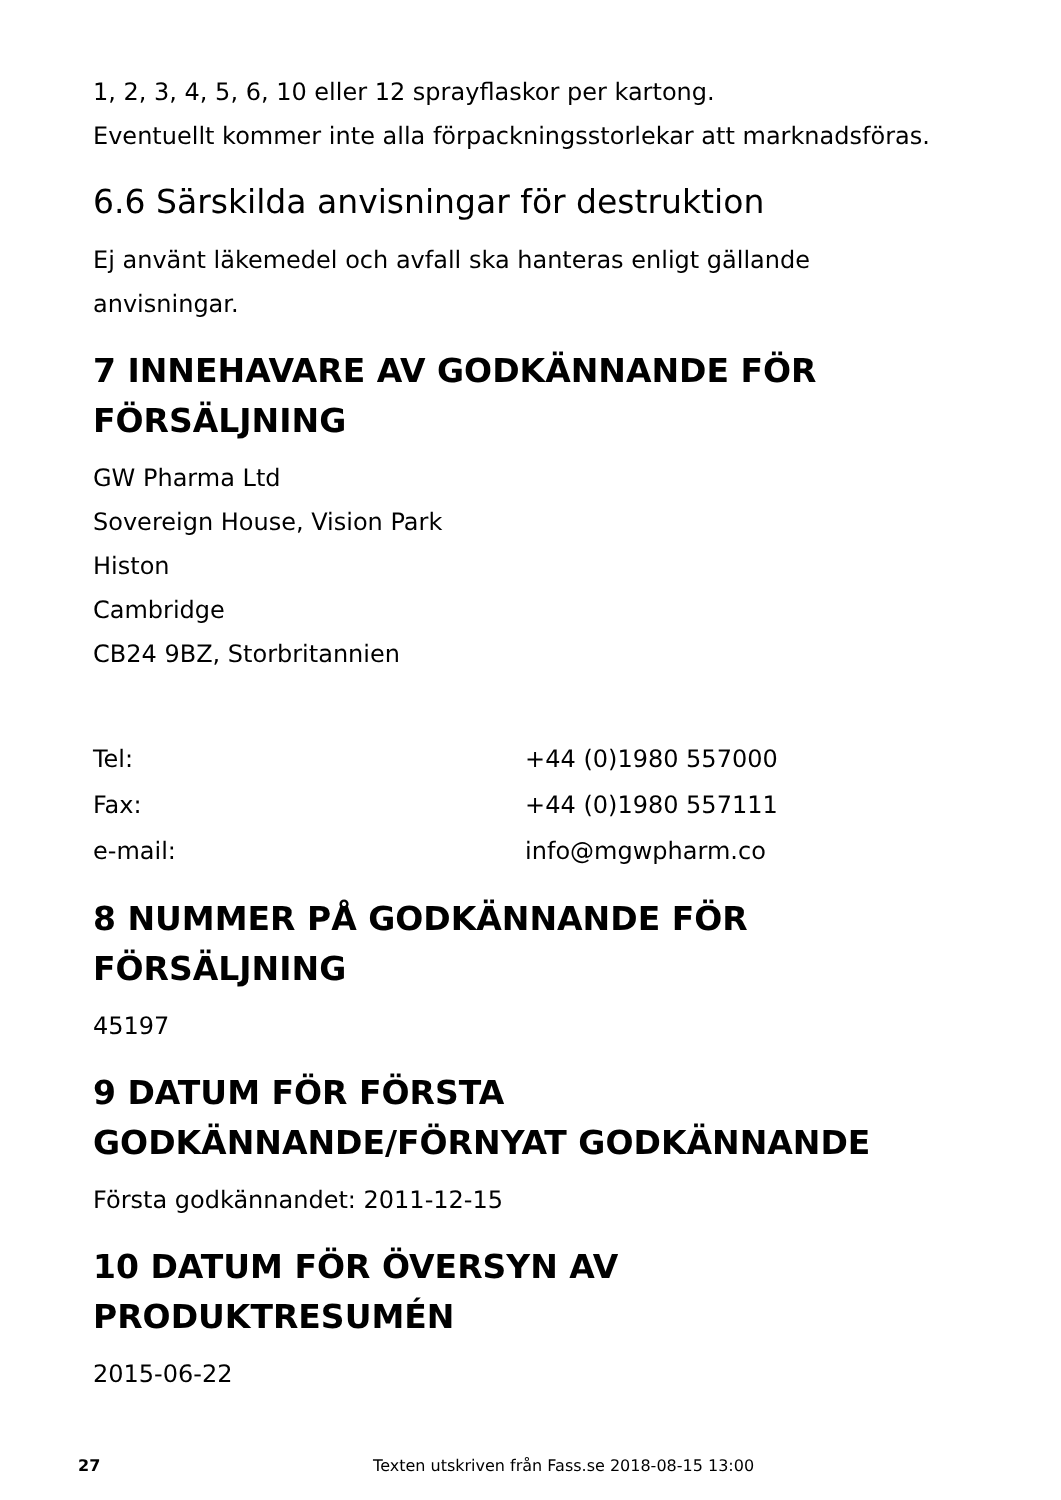1, 2, 3, 4, 5, 6, 10 eller 12 sprayflaskor per kartong.
Eventuellt kommer inte alla förpackningsstorlekar att marknadsföras.
6.6 Särskilda anvisningar för destruktion
Ej använt läkemedel och avfall ska hanteras enligt gällande anvisningar.
7 INNEHAVARE AV GODKÄNNANDE FÖR FÖRSÄLJNING
GW Pharma Ltd
Sovereign House, Vision Park
Histon
Cambridge
CB24 9BZ, Storbritannien
| Tel: | +44 (0)1980 557000 |
| Fax: | +44 (0)1980 557111 |
| e-mail: | info@mgwpharm.co |
8 NUMMER PÅ GODKÄNNANDE FÖR FÖRSÄLJNING
45197
9 DATUM FÖR FÖRSTA GODKÄNNANDE/FÖRNYAT GODKÄNNANDE
Första godkännandet: 2011-12-15
10 DATUM FÖR ÖVERSYN AV PRODUKTRESUMÉN
2015-06-22
27 Texten utskriven från Fass.se 2018-08-15 13:00